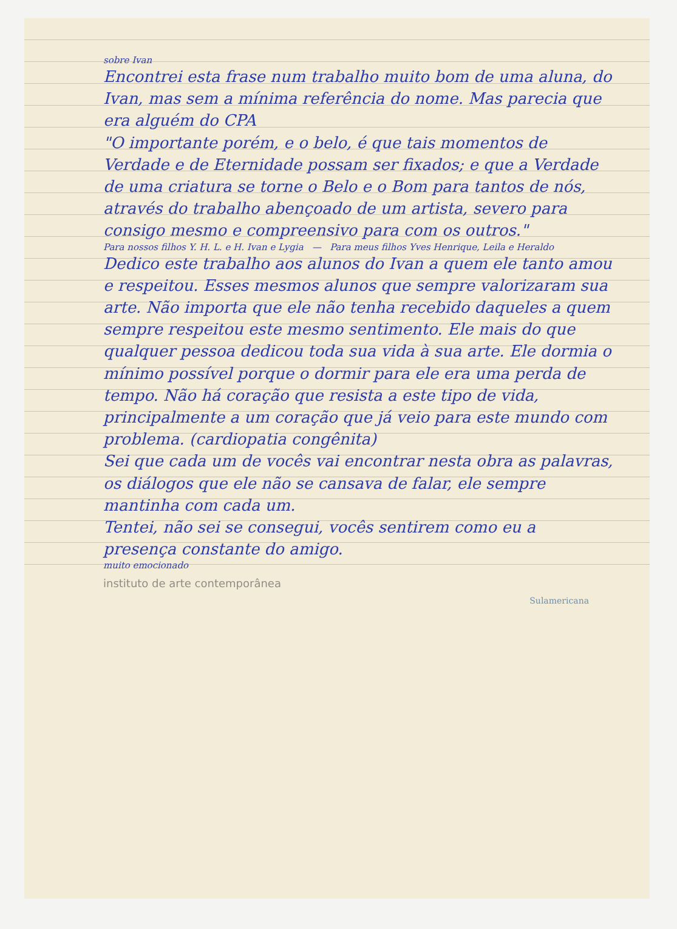sobre Ivan
Encontrei esta frase num trabalho muito bom de uma aluna, do Ivan, mas sem a mínima referência do nome. Mas parecia que era alguém do CPA
"O importante porém, e o belo, é que tais momentos de Verdade e de Eternidade possam ser fixados; e que a Verdade de uma criatura se torne o Belo e o Bom para tantos de nós, através do trabalho abençoado de um artista, severo para consigo mesmo e compreensivo para com os outros."
Para nossos filhos Y. H. L. e H. Ivan e Lygia — Para meus filhos Yves Henrique, Leila e Heraldo
Dedico este trabalho aos alunos do Ivan a quem ele tanto amou e respeitou. Esses mesmos alunos que sempre valorizaram sua arte. Não importa que ele não tenha recebido daqueles a quem sempre respeitou este mesmo sentimento. Ele mais do que qualquer pessoa dedicou toda sua vida à sua arte. Ele dormia o mínimo possível porque o dormir para ele era uma perda de tempo. Não há coração que resista a este tipo de vida, principalmente a um coração que já veio para este mundo com problema. (cardiopatia congênita)
Sei que cada um de vocês vai encontrar nesta obra as palavras, os diálogos que ele não se cansava de falar, ele sempre mantinha com cada um.
Tentei, não sei se consegui, vocês sentirem como eu a presença constante do amigo.
muito emocionado
instituto de arte contemporânea
Sulamericana